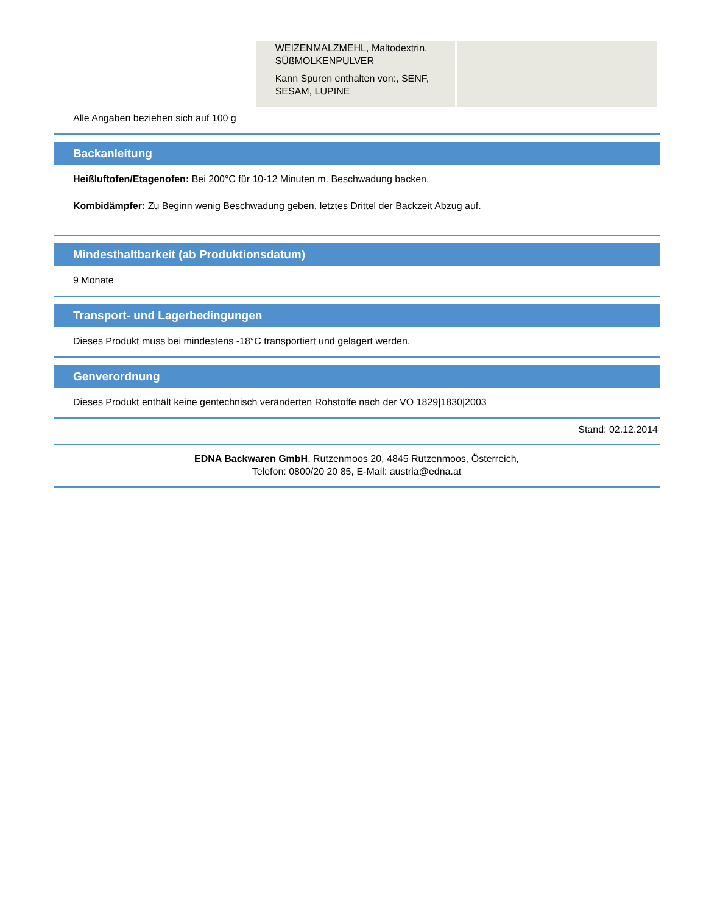| | WEIZENMALZMEHL, Maltodextrin, SÜßMOLKENPULVER Kann Spuren enthalten von:, SENF, SESAM, LUPINE | |
Alle Angaben beziehen sich auf 100 g
Backanleitung
Heißluftofen/Etagenofen: Bei 200°C für 10-12 Minuten m. Beschwadung backen.
Kombidämpfer: Zu Beginn wenig Beschwadung geben, letztes Drittel der Backzeit Abzug auf.
Mindesthaltbarkeit (ab Produktionsdatum)
9 Monate
Transport- und Lagerbedingungen
Dieses Produkt muss bei mindestens -18°C transportiert und gelagert werden.
Genverordnung
Dieses Produkt enthält keine gentechnisch veränderten Rohstoffe nach der VO 1829|1830|2003
Stand: 02.12.2014
EDNA Backwaren GmbH, Rutzenmoos 20, 4845 Rutzenmoos, Österreich,
Telefon: 0800/20 20 85, E-Mail: austria@edna.at